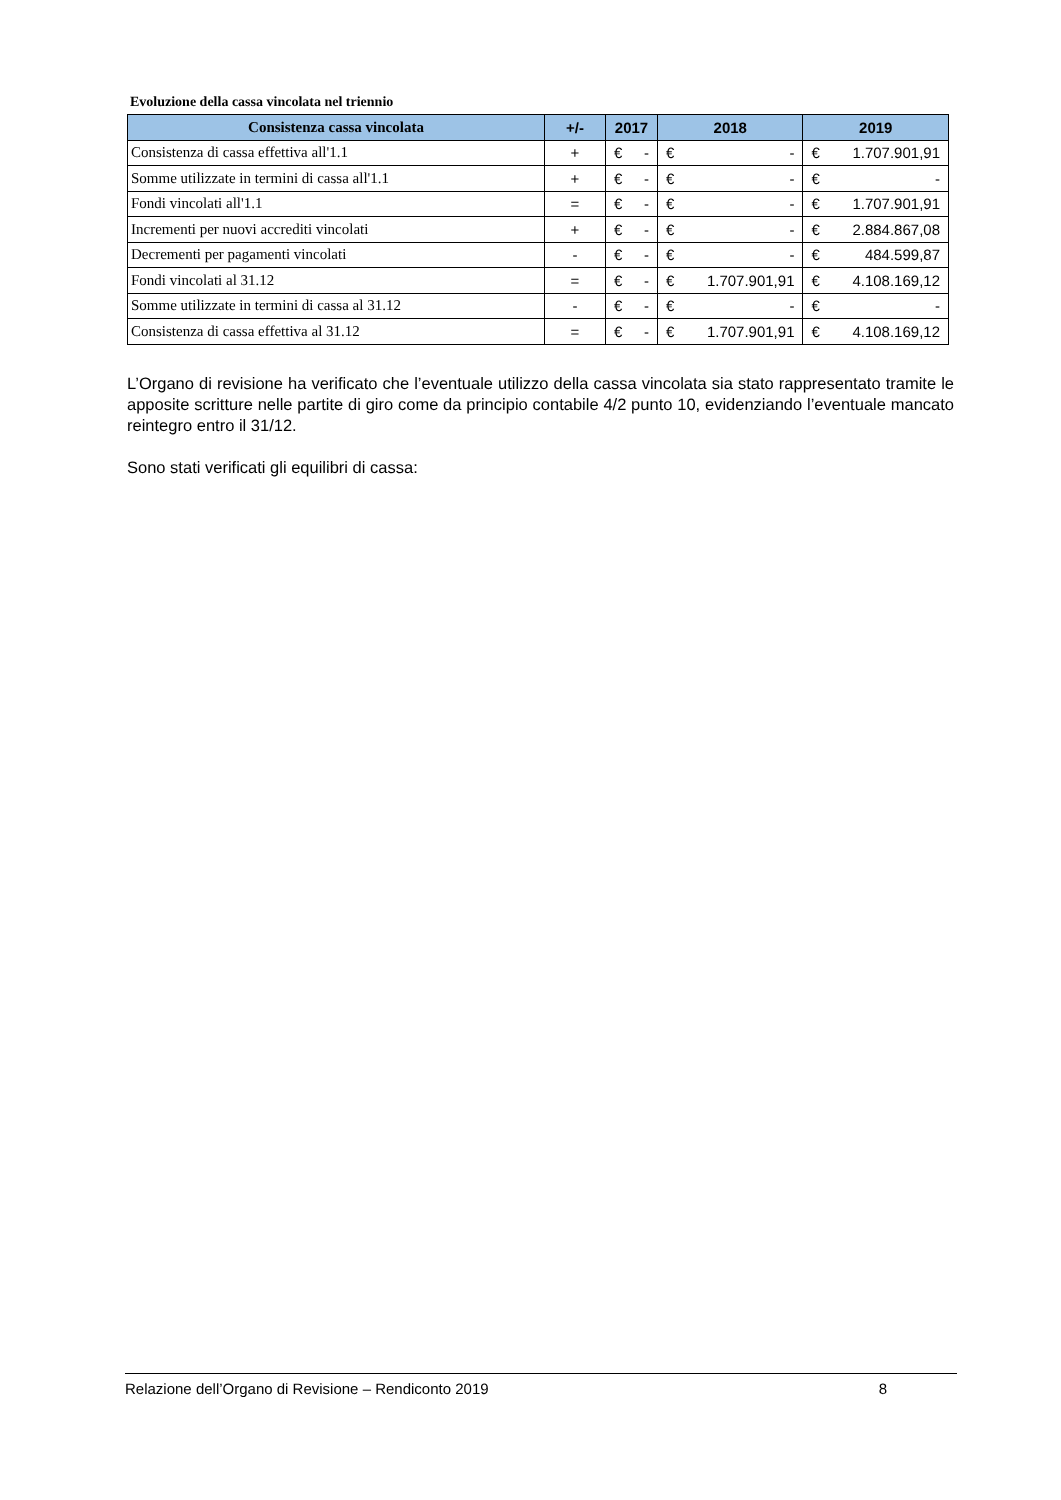Evoluzione della cassa vincolata nel triennio
| Consistenza cassa vincolata | +/- | 2017 | 2018 | 2019 |
| --- | --- | --- | --- | --- |
| Consistenza di cassa effettiva all'1.1 | + | € - | € - | € 1.707.901,91 |
| Somme utilizzate in termini di cassa all'1.1 | + | € - | € - | € - |
| Fondi vincolati all'1.1 | = | € - | € - | € 1.707.901,91 |
| Incrementi per nuovi accrediti vincolati | + | € - | € - | € 2.884.867,08 |
| Decrementi per pagamenti vincolati | - | € - | € - | € 484.599,87 |
| Fondi vincolati al 31.12 | = | € - | € 1.707.901,91 | € 4.108.169,12 |
| Somme utilizzate in termini di cassa al 31.12 | - | € - | € - | € - |
| Consistenza di cassa effettiva al 31.12 | = | € - | € 1.707.901,91 | € 4.108.169,12 |
L’Organo di revisione ha verificato che l’eventuale utilizzo della cassa vincolata sia stato rappresentato tramite le apposite scritture nelle partite di giro come da principio contabile 4/2 punto 10, evidenziando l’eventuale mancato reintegro entro il 31/12.
Sono stati verificati gli equilibri di cassa:
Relazione dell’Organo di Revisione – Rendiconto 2019 8